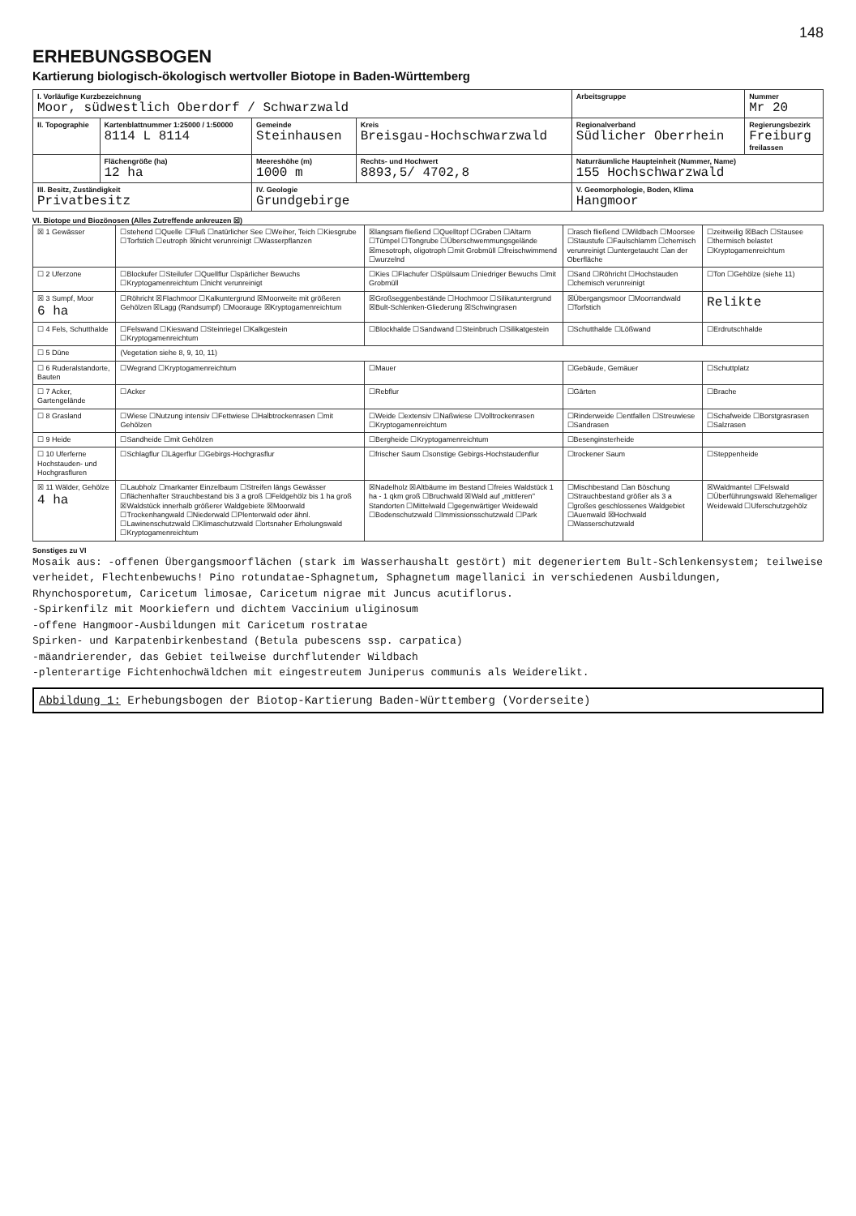148
ERHEBUNGSBOGEN
Kartierung biologisch-ökologisch wertvoller Biotope in Baden-Württemberg
| I. Vorläufige Kurzbezeichnung Moor, südwestlich Oberdorf / Schwarzwald | | | | Arbeitsgruppe | Nummer Mr 20 |
| II. Topographie | Kartenblattnummer 1:25000 / 1:50000 8114 L 8114 | Gemeinde Steinhausen | Kreis Breisgau-Hochschwarzwald | Regionalverband Südlicher Oberrhein | Regierungsbezirk Freiburg freilassen |
| | Flächengröße (ha) 12 ha | Meereshöhe (m) 1000 m | Rechts- und Hochwert 8893,5/ 4702,8 | Naturräumliche Haupteinheit (Nummer, Name) 155 Hochschwarzwald | |
| III. Besitz, Zuständigkeit Privatbesitz | | IV. Geologie Grundgebirge | | V. Geomorphologie, Boden, Klima Hangmoor | |
VI. Biotope und Biozönosen (Alles Zutreffende ankreuzen ☒)
| ☒ 1 Gewässer | ☐stehend ☐Quelle ☐Fluß ☐natürlicher See ☐Weiher, Teich ☐Kiesgrube ☐Torfstich ☐eutroph ☒nicht verunreinigt ☐Wasserpflanzen | ☒langsam fließend ☐Quelltopf ☐Graben ☐Altarm ☐Tümpel ☐Tongrube ☐Überschwemmungsgelände ☒mesotroph, oligotroph ☐mit Grobmüll ☐freischwimmend ☐wurzelnd | ☐rasch fließend ☐Wildbach ☐Moorsee ☐Staustufe ☐Faulschlamm ☐chemisch verunreinigt ☐untergetaucht ☐an der Oberfläche | ☐zeitweilig ☒Bach ☐Stausee ☐thermisch belastet ☐Kryptogamenreichtum |
| ☐ 2 Uferzone | ☐Blockufer ☐Steilufer ☐Quellflur ☐spärlicher Bewuchs ☐Kryptogamenreichtum ☐nicht verunreinigt | ☐Kies ☐Flachufer ☐Spülsaum ☐niedriger Bewuchs ☐mit Grobmüll | ☐Sand ☐Röhricht ☐Hochstauden ☐chemisch verunreinigt | ☐Ton ☐Gehölze (siehe 11) |
| ☒ 3 Sumpf, Moor 6 ha | ☐Röhricht ☒Flachmoor ☐Kalkuntergrund ☒Moorweite mit größeren Gehölzen ☒Lagg (Randsumpf) ☐Moorauge ☒Kryptogamenreichtum | ☒Großseggenbestände ☐Hochmoor ☐Silikatuntergrund ☒Bult-Schlenken-Gliederung ☒Schwingrasen | ☒Übergangsmoor ☐Moorrandwald ☐Torfstich | Relikte |
| ☐ 4 Fels, Schutthalde | ☐Felswand ☐Kieswand ☐Steinriegel ☐Kalkgestein ☐Kryptogamenreichtum | ☐Blockhalde ☐Sandwand ☐Steinbruch ☐Silikatgestein | ☐Schutthalde ☐Lößwand | ☐Erdrutschhalde |
| ☐ 5 Düne | (Vegetation siehe 8, 9, 10, 11) | | | |
| ☐ 6 Ruderalstandorte, Bauten | ☐Wegrand ☐Kryptogamenreichtum | ☐Mauer | ☐Gebäude, Gemäuer | ☐Schuttplatz |
| ☐ 7 Acker, Gartengelände | ☐Acker | ☐Rebflur | ☐Gärten | ☐Brache |
| ☐ 8 Grasland | ☐Wiese ☐Nutzung intensiv ☐Fettwiese ☐Halbtrockenrasen ☐mit Gehölzen | ☐Weide ☐extensiv ☐Naßwiese ☐Volltrockenrasen ☐Kryptogamenreichtum | ☐Rinderweide ☐entfallen ☐Streuwiese ☐Sandrasen | ☐Schafweide ☐Borstgrasrasen ☐Salzrasen |
| ☐ 9 Heide | ☐Sandheide ☐mit Gehölzen | ☐Bergheide ☐Kryptogamenreichtum | ☐Besenginsterheide | |
| ☐ 10 Uferferne Hochstauden- und Hochgrasfluren | ☐Schlagflur ☐Lägerflur ☐Gebirgs-Hochgrasflur | ☐frischer Saum ☐sonstige Gebirgs-Hochstaudenflur | ☐trockener Saum | ☐Steppenheide |
| ☒ 11 Wälder, Gehölze 4 ha | ☐Laubholz ☐markanter Einzelbaum ☐Streifen längs Gewässer ☐flächenhafter Strauchbestand bis 3 a groß ☐Feldgehölz bis 1 ha groß ☒Waldstück innerhalb größerer Waldgebiete ☒Moorwald ☐Trockenhangwald ☐Niederwald ☐Plenterwald oder ähnl. ☐Lawinenschutzwald ☐Klimaschutzwald ☐ortsnaher Erholungswald ☐Kryptogamenreichtum | ☒Nadelholz ☒Altbäume im Bestand ☐freies Waldstück 1 ha - 1 qkm groß ☐Bruchwald ☒Wald auf „mittleren" Standorten ☐Mittelwald ☐gegenwärtiger Weidewald ☐Bodenschutzwald ☐Immissionsschutzwald ☐Park | ☐Mischbestand ☐an Böschung ☐Strauchbestand größer als 3 a ☐großes geschlossenes Waldgebiet ☐Auenwald ☒Hochwald ☐Wasserschutzwald | ☒Waldmantel ☐Felswald ☐Überführungswald ☒ehemaliger Weidewald ☐Uferschutzgehölz |
Sonstiges zu VI
Mosaik aus: -offenen Übergangsmoorflächen (stark im Wasserhaushalt gestört) mit degeneriertem Bult-Schlenkensystem; teilweise verheidet, Flechtenbewuchs! Pino rotundatae-Sphagnetum, Sphagnetum magellanici in verschiedenen Ausbildungen, Rhynchosporetum, Caricetum limosae, Caricetum nigrae mit Juncus acutiflorus.
-Spirkenfilz mit Moorkiefern und dichtem Vaccinium uliginosum
-offene Hangmoor-Ausbildungen mit Caricetum rostratae
Spirken- und Karpatenbirkenbestand (Betula pubescens ssp. carpatica)
-mäandrierender, das Gebiet teilweise durchflutender Wildbach
-plenterartige Fichtenhochwäldchen mit eingestreutem Juniperus communis als Weiderelikt.
Abbildung 1: Erhebungsbogen der Biotop-Kartierung Baden-Württemberg (Vorderseite)